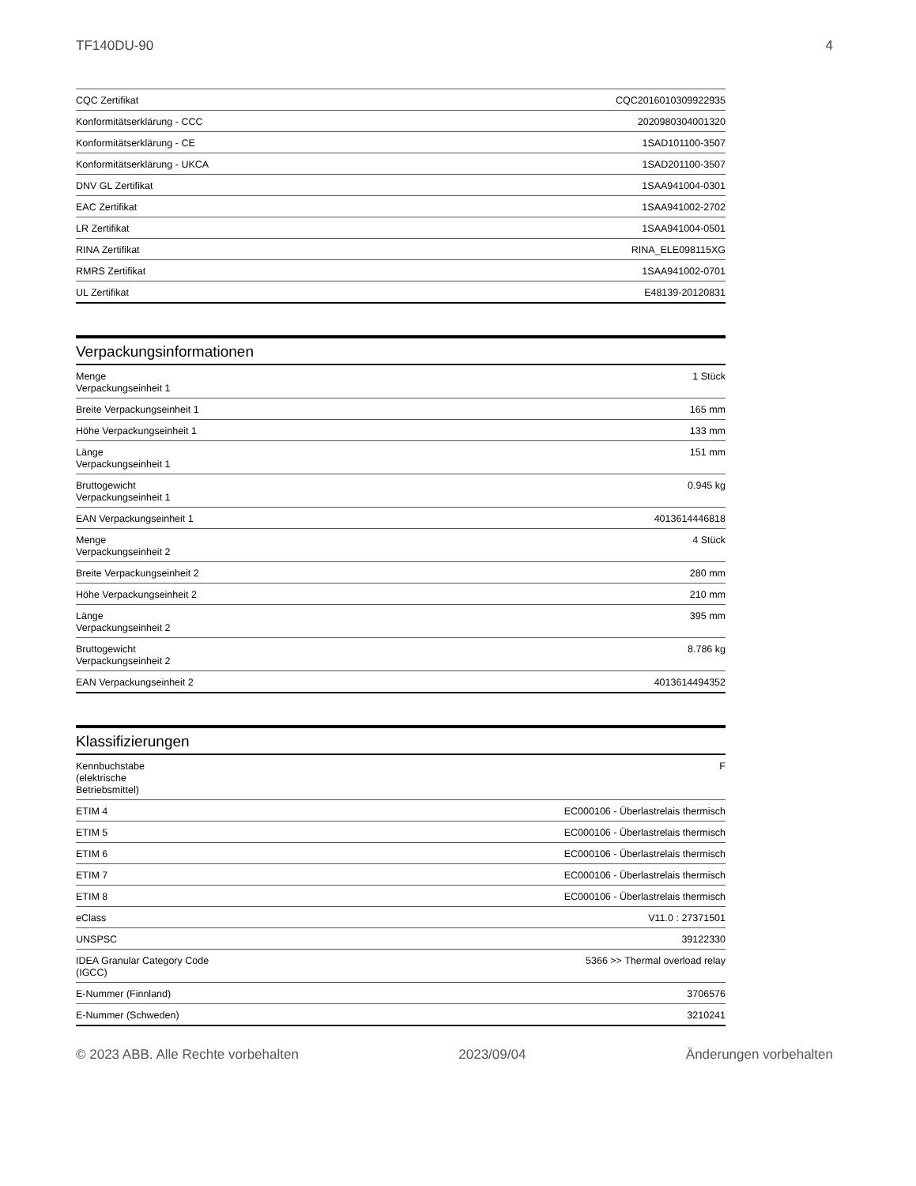TF140DU-90 4
| CQC Zertifikat | CQC2016010309922935 |
| Konformitätserklärung - CCC | 2020980304001320 |
| Konformitätserklärung - CE | 1SAD101100-3507 |
| Konformitätserklärung - UKCA | 1SAD201100-3507 |
| DNV GL Zertifikat | 1SAA941004-0301 |
| EAC Zertifikat | 1SAA941002-2702 |
| LR Zertifikat | 1SAA941004-0501 |
| RINA Zertifikat | RINA_ELE098115XG |
| RMRS Zertifikat | 1SAA941002-0701 |
| UL Zertifikat | E48139-20120831 |
Verpackungsinformationen
| Menge Verpackungseinheit 1 | 1 Stück |
| Breite Verpackungseinheit 1 | 165 mm |
| Höhe Verpackungseinheit 1 | 133 mm |
| Länge Verpackungseinheit 1 | 151 mm |
| Bruttogewicht Verpackungseinheit 1 | 0.945 kg |
| EAN Verpackungseinheit 1 | 4013614446818 |
| Menge Verpackungseinheit 2 | 4 Stück |
| Breite Verpackungseinheit 2 | 280 mm |
| Höhe Verpackungseinheit 2 | 210 mm |
| Länge Verpackungseinheit 2 | 395 mm |
| Bruttogewicht Verpackungseinheit 2 | 8.786 kg |
| EAN Verpackungseinheit 2 | 4013614494352 |
Klassifizierungen
| Kennbuchstabe (elektrische Betriebsmittel) | F |
| ETIM 4 | EC000106 - Überlastrelais thermisch |
| ETIM 5 | EC000106 - Überlastrelais thermisch |
| ETIM 6 | EC000106 - Überlastrelais thermisch |
| ETIM 7 | EC000106 - Überlastrelais thermisch |
| ETIM 8 | EC000106 - Überlastrelais thermisch |
| eClass | V11.0 : 27371501 |
| UNSPSC | 39122330 |
| IDEA Granular Category Code (IGCC) | 5366 >> Thermal overload relay |
| E-Nummer (Finnland) | 3706576 |
| E-Nummer (Schweden) | 3210241 |
© 2023 ABB. Alle Rechte vorbehalten 2023/09/04 Änderungen vorbehalten